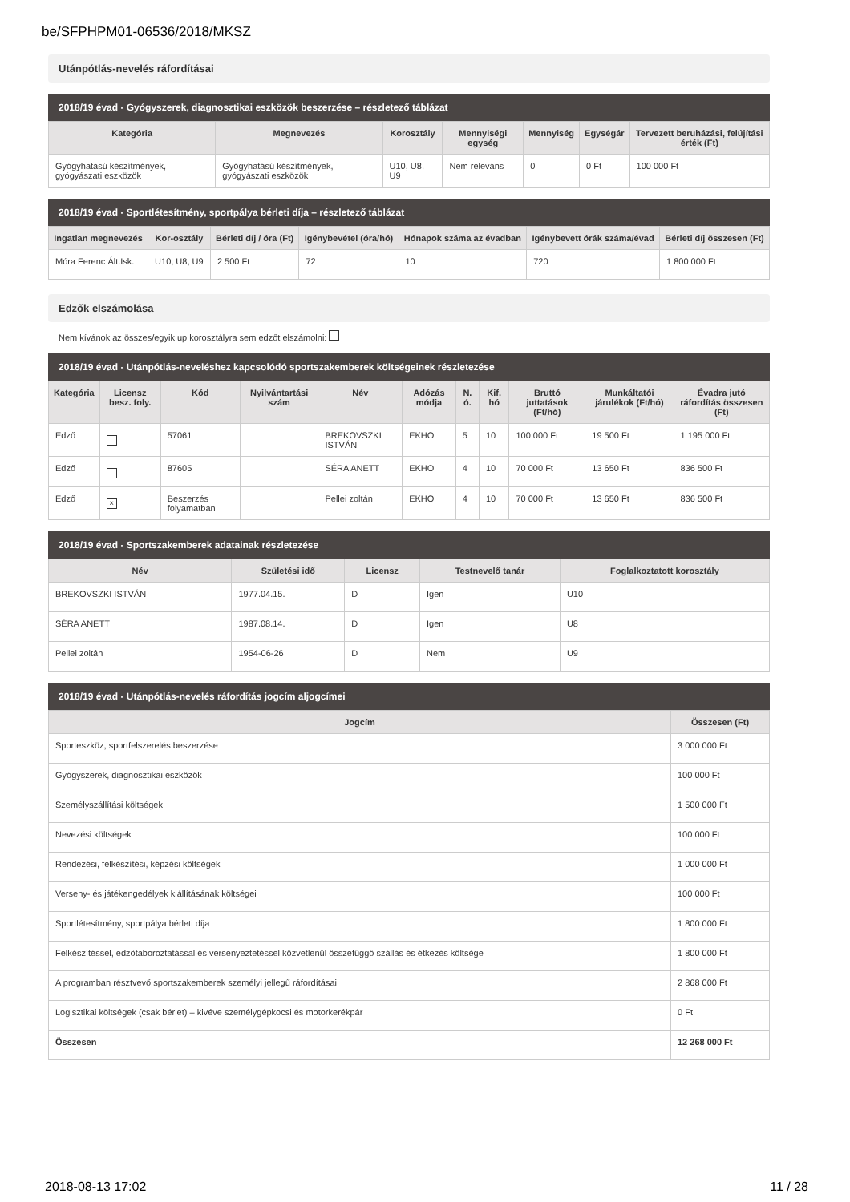be/SFPHPM01-06536/2018/MKSZ
Utánpótlás-nevelés ráfordításai
2018/19 évad - Gyógyszerek, diagnosztikai eszközök beszerzése – részletező táblázat
| Kategória | Megnevezés | Korosztály | Mennyiségi egység | Mennyiség | Egységár | Tervezett beruházási, felújítási érték (Ft) |
| --- | --- | --- | --- | --- | --- | --- |
| Gyógyhatású készítmények, gyógyászati eszközök | Gyógyhatású készítmények, gyógyászati eszközök | U10, U8, U9 | Nem releváns | 0 | 0 Ft | 100 000 Ft |
2018/19 évad - Sportlétesítmény, sportpálya bérleti díja – részletező táblázat
| Ingatlan megnevezés | Kor-osztály | Bérleti díj / óra (Ft) | Igénybevétel (óra/hó) | Hónapok száma az évadban | Igénybevett órák száma/évad | Bérleti díj összesen (Ft) |
| --- | --- | --- | --- | --- | --- | --- |
| Móra Ferenc Ált.Isk. | U10, U8, U9 | 2 500 Ft | 72 | 10 | 720 | 1 800 000 Ft |
Edzők elszámolása
Nem kívánok az összes/egyik up korosztályra sem edzőt elszámolni:
2018/19 évad - Utánpótlás-neveléshez kapcsolódó sportszakemberek költségeinek részletezése
| Kategória | Licensz besz. foly. | Kód | Nyilvántartási szám | Név | Adózás módja | N. ó. | Kif. hó | Bruttó juttatások (Ft/hó) | Munkáltatói járulékok (Ft/hó) | Évadra jutó ráfordítás összesen (Ft) |
| --- | --- | --- | --- | --- | --- | --- | --- | --- | --- | --- |
| Edző | | 57061 | | BREKOVSZKI ISTVÁN | EKHO | 5 | 10 | 100 000 Ft | 19 500 Ft | 1 195 000 Ft |
| Edző | | 87605 | | SÉRA ANETT | EKHO | 4 | 10 | 70 000 Ft | 13 650 Ft | 836 500 Ft |
| Edző | × | Beszerzés folyamatban | | Pellei zoltán | EKHO | 4 | 10 | 70 000 Ft | 13 650 Ft | 836 500 Ft |
2018/19 évad - Sportszakemberek adatainak részletezése
| Név | Születési idő | Licensz | Testnevelő tanár | Foglalkoztatott korosztály |
| --- | --- | --- | --- | --- |
| BREKOVSZKI ISTVÁN | 1977.04.15. | D | Igen | U10 |
| SÉRA ANETT | 1987.08.14. | D | Igen | U8 |
| Pellei zoltán | 1954-06-26 | D | Nem | U9 |
2018/19 évad - Utánpótlás-nevelés ráfordítás jogcím aljogcímei
| Jogcím | Összesen (Ft) |
| --- | --- |
| Sporteszköz, sportfelszerelés beszerzése | 3 000 000 Ft |
| Gyógyszerek, diagnosztikai eszközök | 100 000 Ft |
| Személyszállítási költségek | 1 500 000 Ft |
| Nevezési költségek | 100 000 Ft |
| Rendezési, felkészítési, képzési költségek | 1 000 000 Ft |
| Verseny- és játékengedélyek kiállításának költségei | 100 000 Ft |
| Sportlétesítmény, sportpálya bérleti díja | 1 800 000 Ft |
| Felkészítéssel, edzőtáboroztatással és versenyeztetéssel közvetlenül összefüggő szállás és étkezés költsége | 1 800 000 Ft |
| A programban résztvevő sportszakemberek személyi jellegű ráfordításai | 2 868 000 Ft |
| Logisztikai költségek (csak bérlet) – kivéve személygépkocsi és motorkerékpár | 0 Ft |
| Összesen | 12 268 000 Ft |
2018-08-13 17:02 11 / 28